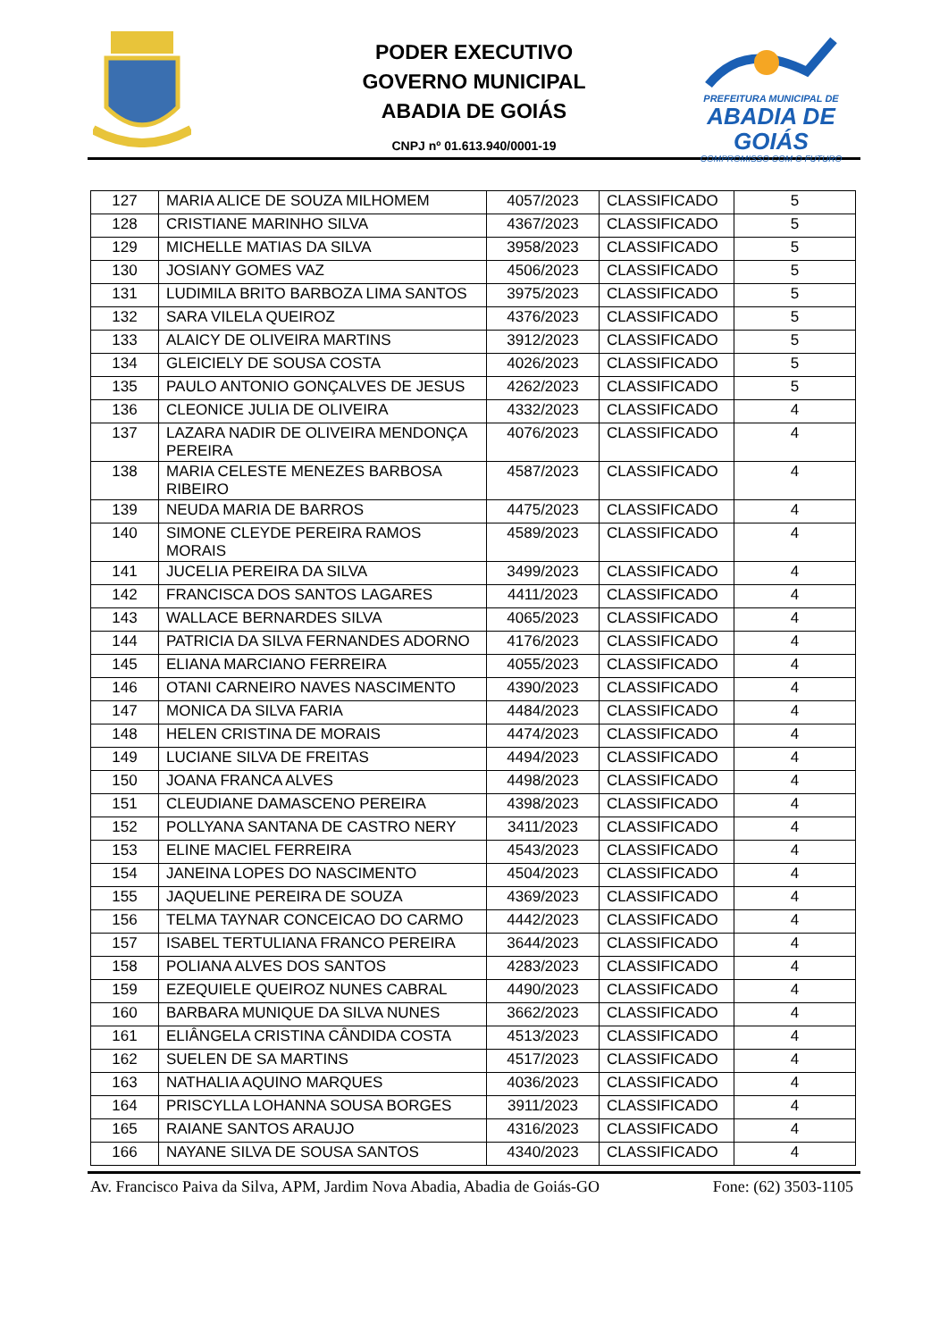PODER EXECUTIVO
GOVERNO MUNICIPAL
ABADIA DE GOIÁS
CNPJ nº 01.613.940/0001-19
PREFEITURA MUNICIPAL DE
ABADIA DE GOIÁS
COMPROMISSO COM O FUTURO
| 127 | MARIA ALICE DE SOUZA MILHOMEM | 4057/2023 | CLASSIFICADO | 5 |
| 128 | CRISTIANE MARINHO SILVA | 4367/2023 | CLASSIFICADO | 5 |
| 129 | MICHELLE MATIAS DA SILVA | 3958/2023 | CLASSIFICADO | 5 |
| 130 | JOSIANY GOMES VAZ | 4506/2023 | CLASSIFICADO | 5 |
| 131 | LUDIMILA BRITO BARBOZA LIMA SANTOS | 3975/2023 | CLASSIFICADO | 5 |
| 132 | SARA VILELA QUEIROZ | 4376/2023 | CLASSIFICADO | 5 |
| 133 | ALAICY DE OLIVEIRA MARTINS | 3912/2023 | CLASSIFICADO | 5 |
| 134 | GLEICIELY DE SOUSA COSTA | 4026/2023 | CLASSIFICADO | 5 |
| 135 | PAULO ANTONIO GONÇALVES DE JESUS | 4262/2023 | CLASSIFICADO | 5 |
| 136 | CLEONICE JULIA DE OLIVEIRA | 4332/2023 | CLASSIFICADO | 4 |
| 137 | LAZARA NADIR DE OLIVEIRA MENDONÇA PEREIRA | 4076/2023 | CLASSIFICADO | 4 |
| 138 | MARIA CELESTE MENEZES BARBOSA RIBEIRO | 4587/2023 | CLASSIFICADO | 4 |
| 139 | NEUDA MARIA DE BARROS | 4475/2023 | CLASSIFICADO | 4 |
| 140 | SIMONE CLEYDE PEREIRA RAMOS MORAIS | 4589/2023 | CLASSIFICADO | 4 |
| 141 | JUCELIA PEREIRA DA SILVA | 3499/2023 | CLASSIFICADO | 4 |
| 142 | FRANCISCA DOS SANTOS LAGARES | 4411/2023 | CLASSIFICADO | 4 |
| 143 | WALLACE BERNARDES SILVA | 4065/2023 | CLASSIFICADO | 4 |
| 144 | PATRICIA DA SILVA FERNANDES ADORNO | 4176/2023 | CLASSIFICADO | 4 |
| 145 | ELIANA MARCIANO FERREIRA | 4055/2023 | CLASSIFICADO | 4 |
| 146 | OTANI CARNEIRO NAVES NASCIMENTO | 4390/2023 | CLASSIFICADO | 4 |
| 147 | MONICA DA SILVA FARIA | 4484/2023 | CLASSIFICADO | 4 |
| 148 | HELEN CRISTINA DE MORAIS | 4474/2023 | CLASSIFICADO | 4 |
| 149 | LUCIANE SILVA DE FREITAS | 4494/2023 | CLASSIFICADO | 4 |
| 150 | JOANA FRANCA ALVES | 4498/2023 | CLASSIFICADO | 4 |
| 151 | CLEUDIANE DAMASCENO PEREIRA | 4398/2023 | CLASSIFICADO | 4 |
| 152 | POLLYANA SANTANA DE CASTRO NERY | 3411/2023 | CLASSIFICADO | 4 |
| 153 | ELINE MACIEL FERREIRA | 4543/2023 | CLASSIFICADO | 4 |
| 154 | JANEINA LOPES DO NASCIMENTO | 4504/2023 | CLASSIFICADO | 4 |
| 155 | JAQUELINE PEREIRA DE SOUZA | 4369/2023 | CLASSIFICADO | 4 |
| 156 | TELMA TAYNAR CONCEICAO DO CARMO | 4442/2023 | CLASSIFICADO | 4 |
| 157 | ISABEL TERTULIANA FRANCO PEREIRA | 3644/2023 | CLASSIFICADO | 4 |
| 158 | POLIANA ALVES DOS SANTOS | 4283/2023 | CLASSIFICADO | 4 |
| 159 | EZEQUIELE QUEIROZ NUNES CABRAL | 4490/2023 | CLASSIFICADO | 4 |
| 160 | BARBARA MUNIQUE DA SILVA NUNES | 3662/2023 | CLASSIFICADO | 4 |
| 161 | ELIÂNGELA CRISTINA CÂNDIDA COSTA | 4513/2023 | CLASSIFICADO | 4 |
| 162 | SUELEN DE SA MARTINS | 4517/2023 | CLASSIFICADO | 4 |
| 163 | NATHALIA AQUINO MARQUES | 4036/2023 | CLASSIFICADO | 4 |
| 164 | PRISCYLLA LOHANNA SOUSA BORGES | 3911/2023 | CLASSIFICADO | 4 |
| 165 | RAIANE SANTOS ARAUJO | 4316/2023 | CLASSIFICADO | 4 |
| 166 | NAYANE SILVA DE SOUSA SANTOS | 4340/2023 | CLASSIFICADO | 4 |
Av. Francisco Paiva da Silva, APM, Jardim Nova Abadia, Abadia de Goiás-GO Fone: (62) 3503-1105